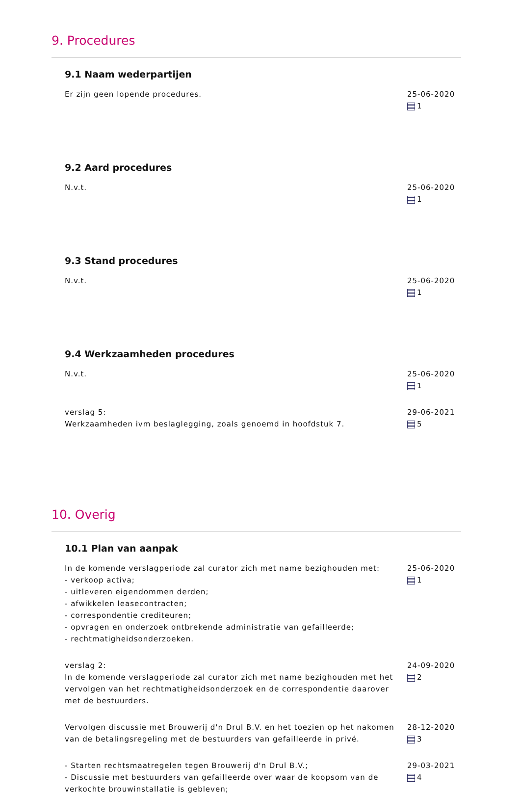9. Procedures
9.1 Naam wederpartijen
Er zijn geen lopende procedures.
25-06-2020
1
9.2 Aard procedures
N.v.t. 25-06-2020
1
9.3 Stand procedures
N.v.t. 25-06-2020
1
9.4 Werkzaamheden procedures
N.v.t. 25-06-2020
1
verslag 5:
Werkzaamheden ivm beslaglegging, zoals genoemd in hoofdstuk 7.
29-06-2021
5
10. Overig
10.1 Plan van aanpak
In de komende verslagperiode zal curator zich met name bezighouden met:
- verkoop activa;
- uitleveren eigendommen derden;
- afwikkelen leasecontracten;
- correspondentie crediteuren;
- opvragen en onderzoek ontbrekende administratie van gefailleerde;
- rechtmatigheidsonderzoeken.
25-06-2020
1
verslag 2:
In de komende verslagperiode zal curator zich met name bezighouden met het vervolgen van het rechtmatigheidsonderzoek en de correspondentie daarover met de bestuurders.
24-09-2020
2
Vervolgen discussie met Brouwerij d'n Drul B.V. en het toezien op het nakomen van de betalingsregeling met de bestuurders van gefailleerde in privé.
28-12-2020
3
- Starten rechtsmaatregelen tegen Brouwerij d'n Drul B.V.;
- Discussie met bestuurders van gefailleerde over waar de koopsom van de verkochte brouwinstallatie is gebleven;
29-03-2021
4